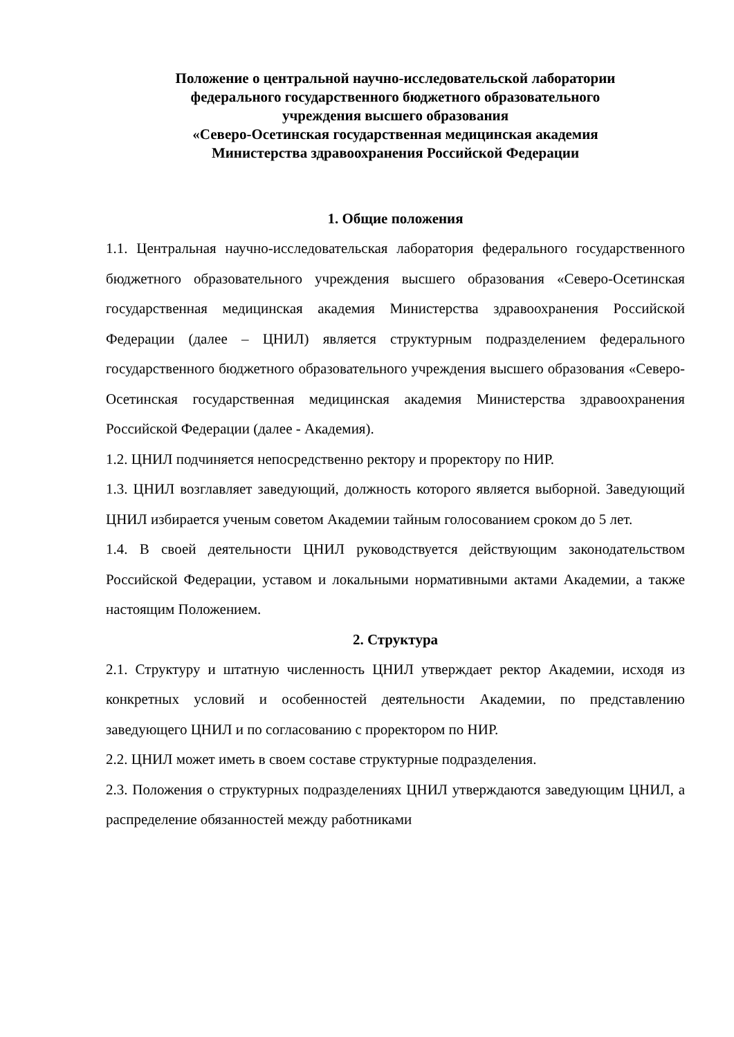Положение о центральной научно-исследовательской лаборатории
федерального государственного бюджетного образовательного
учреждения высшего образования
«Северо-Осетинская государственная медицинская академия
Министерства здравоохранения Российской Федерации
1. Общие положения
1.1. Центральная научно-исследовательская лаборатория федерального государственного бюджетного образовательного учреждения высшего образования «Северо-Осетинская государственная медицинская академия Министерства здравоохранения Российской Федерации (далее – ЦНИЛ) является структурным подразделением федерального государственного бюджетного образовательного учреждения высшего образования «Северо-Осетинская государственная медицинская академия Министерства здравоохранения Российской Федерации (далее - Академия).
1.2. ЦНИЛ подчиняется непосредственно ректору и проректору по НИР.
1.3. ЦНИЛ возглавляет заведующий, должность которого является выборной. Заведующий ЦНИЛ избирается ученым советом Академии тайным голосованием сроком до 5 лет.
1.4. В своей деятельности ЦНИЛ руководствуется действующим законодательством Российской Федерации, уставом и локальными нормативными актами Академии, а также настоящим Положением.
2. Структура
2.1. Структуру и штатную численность ЦНИЛ утверждает ректор Академии, исходя из конкретных условий и особенностей деятельности Академии, по представлению заведующего ЦНИЛ и по согласованию с проректором по НИР.
2.2. ЦНИЛ может иметь в своем составе структурные подразделения.
2.3. Положения о структурных подразделениях ЦНИЛ утверждаются заведующим ЦНИЛ, а распределение обязанностей между работниками